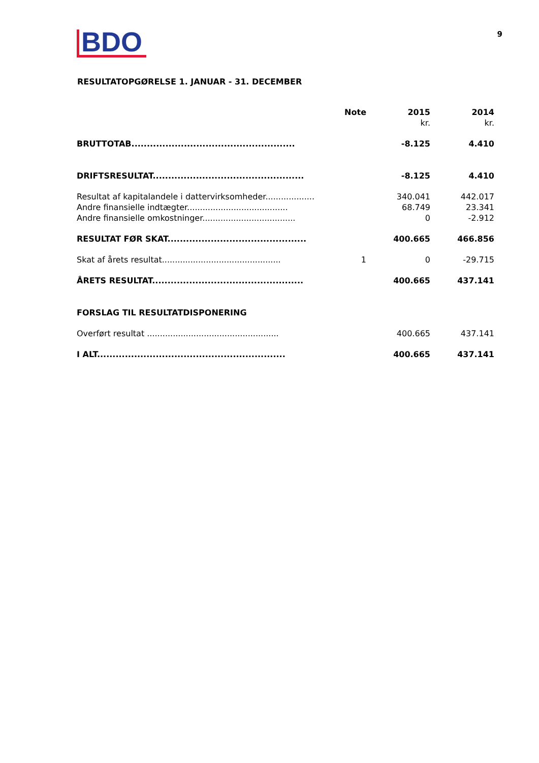BDO
9
RESULTATOPGØRELSE 1. JANUAR - 31. DECEMBER
| | Note | 2015 | 2014 |
| --- | --- | --- | --- |
| | | kr. | kr. |
| BRUTTOTAB..................................................... | | -8.125 | 4.410 |
| DRIFTSRESULTAT................................................. | | -8.125 | 4.410 |
| Resultat af kapitalandele i dattervirksomheder................... | | 340.041 | 442.017 |
| Andre finansielle indtægter....................................... | | 68.749 | 23.341 |
| Andre finansielle omkostninger.................................... | | 0 | -2.912 |
| RESULTAT FØR SKAT............................................. | | 400.665 | 466.856 |
| Skat af årets resultat.............................................. | 1 | 0 | -29.715 |
| ÅRETS RESULTAT................................................. | | 400.665 | 437.141 |
| FORSLAG TIL RESULTATDISPONERING | | | |
| Overført resultat ................................................... | | 400.665 | 437.141 |
| I ALT............................................................. | | 400.665 | 437.141 |